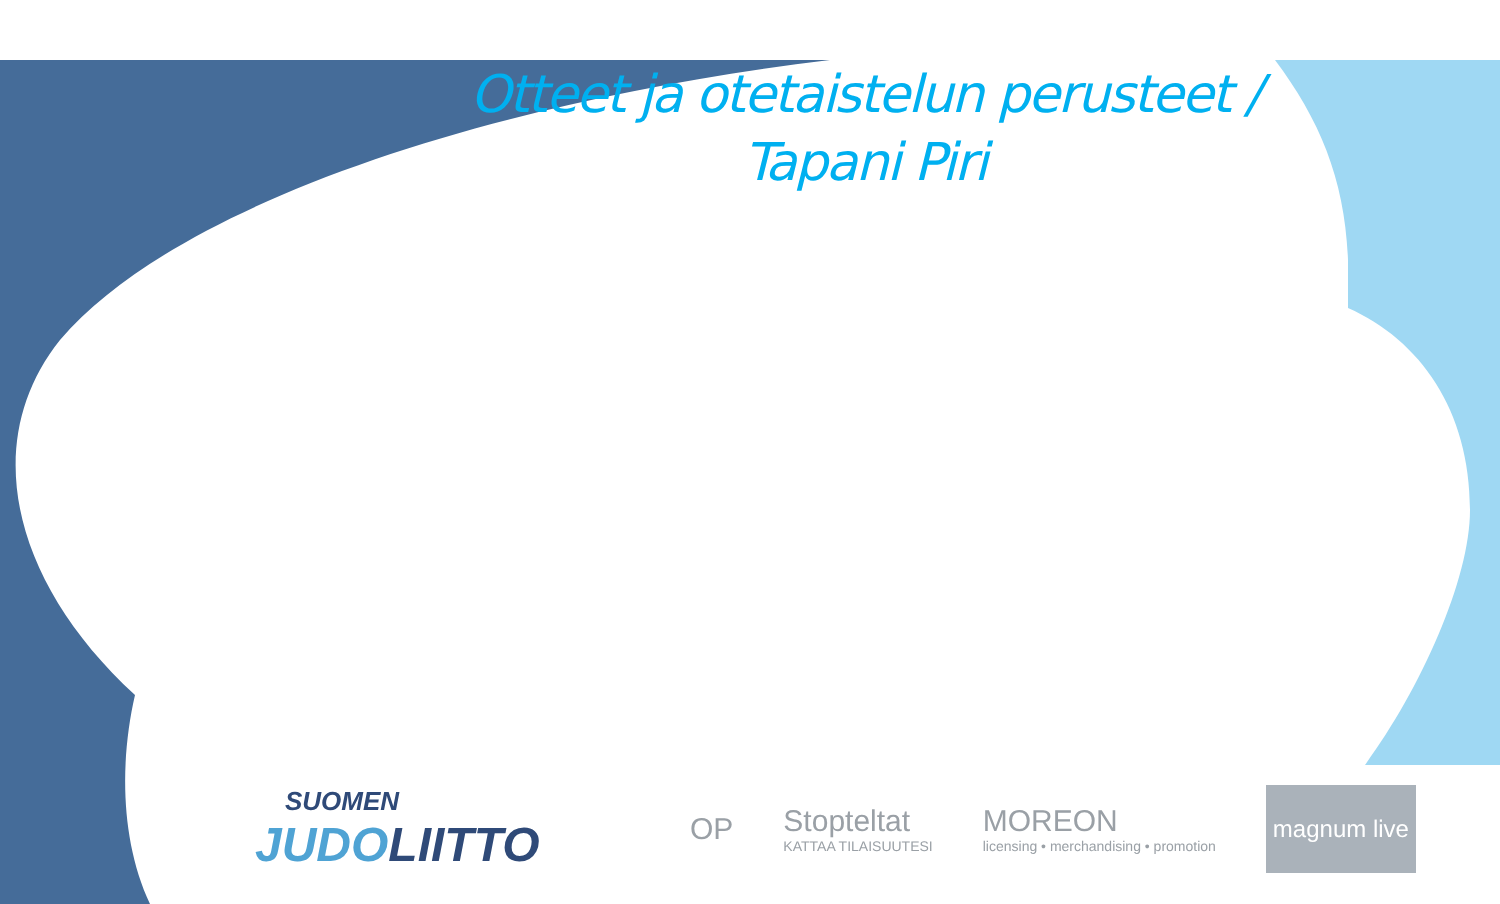Otteet ja otetaistelun perusteet / Tapani Piri
SUOMEN
JUDOLIITTO
OP
Stopteltat
KATTAA TILAISUUTESI
MOREON
licensing • merchandising • promotion
magnum live